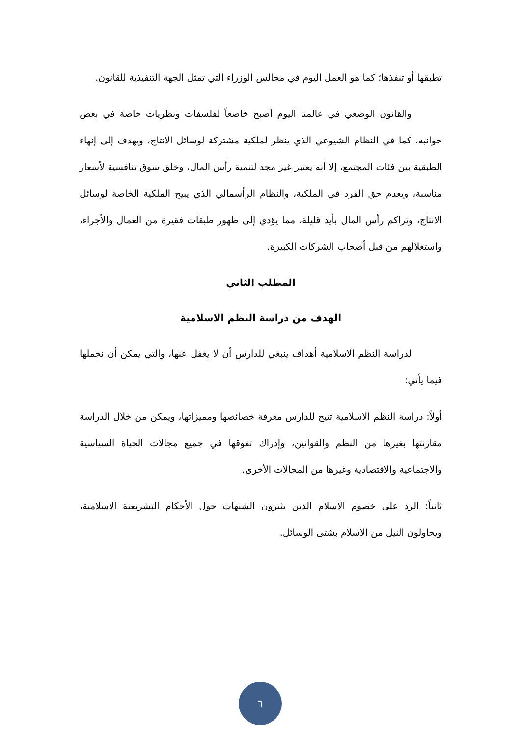تطبقها أو تنفذها؛ كما هو العمل اليوم في مجالس الوزراء التي تمثل الجهة التنفيذية للقانون.
والقانون الوضعي في عالمنا اليوم أصبح خاضعاً لفلسفات ونظريات خاصة في بعض جوانبه، كما في النظام الشيوعي الذي ينظر لملكية مشتركة لوسائل الانتاج، ويهدف إلى إنهاء الطبقية بين فئات المجتمع، إلا أنه يعتبر غير مجد لتنمية رأس المال، وخلق سوق تنافسية لأسعار مناسبة، ويعدم حق الفرد في الملكية، والنظام الرأسمالي الذي يبيح الملكية الخاصة لوسائل الانتاج، وتراكم رأس المال بأيد قليلة، مما يؤدي إلى ظهور طبقات فقيرة من العمال والأجراء، واستغلالهم من قبل أصحاب الشركات الكبيرة.
المطلب الثاني
الهدف من دراسة النظم الاسلامية
لدراسة النظم الاسلامية أهداف ينبغي للدارس أن لا يغفل عنها، والتي يمكن أن نجملها فيما يأتي:
أولاً: دراسة النظم الاسلامية تتيح للدارس معرفة خصائصها ومميزاتها، ويمكن من خلال الدراسة مقارنتها بغيرها من النظم والقوانين، وإدراك تفوقها في جميع مجالات الحياة السياسية والاجتماعية والاقتصادية وغيرها من المجالات الأخرى.
ثانياً: الرد على خصوم الاسلام الذين يثيرون الشبهات حول الأحكام التشريعية الاسلامية، ويحاولون النيل من الاسلام بشتى الوسائل.
٦